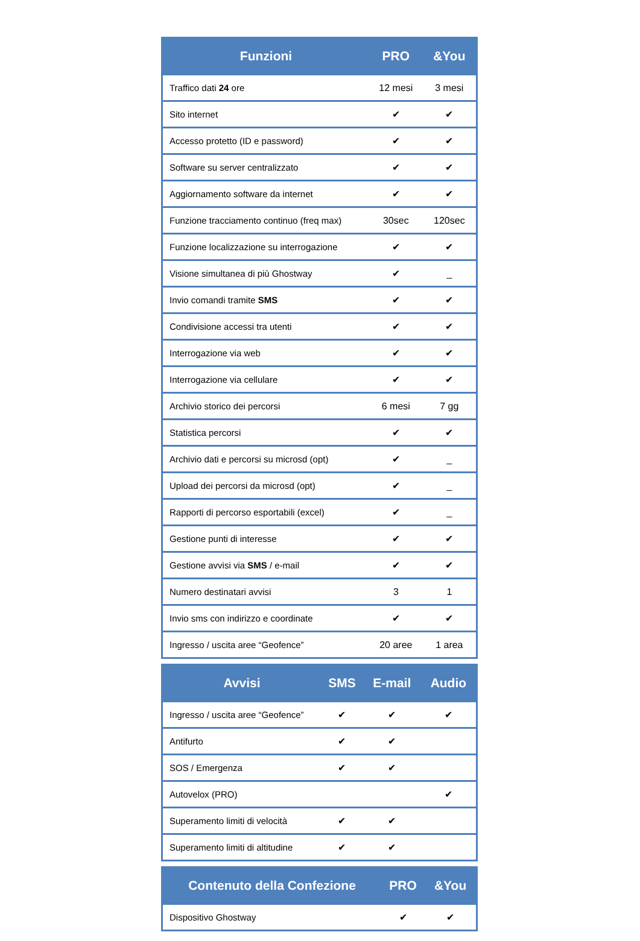| Funzioni | PRO | &You |
| --- | --- | --- |
| Traffico dati 24 ore | 12 mesi | 3 mesi |
| Sito internet | ✔ | ✔ |
| Accesso protetto (ID e password) | ✔ | ✔ |
| Software su server centralizzato | ✔ | ✔ |
| Aggiornamento software da internet | ✔ | ✔ |
| Funzione tracciamento continuo (freq max) | 30sec | 120sec |
| Funzione localizzazione su interrogazione | ✔ | ✔ |
| Visione simultanea di più Ghostway | ✔ | _ |
| Invio comandi tramite SMS | ✔ | ✔ |
| Condivisione accessi tra utenti | ✔ | ✔ |
| Interrogazione via web | ✔ | ✔ |
| Interrogazione via cellulare | ✔ | ✔ |
| Archivio storico dei percorsi | 6 mesi | 7 gg |
| Statistica percorsi | ✔ | ✔ |
| Archivio dati e percorsi su microsd (opt) | ✔ | _ |
| Upload dei percorsi da microsd (opt) | ✔ | _ |
| Rapporti di percorso esportabili (excel) | ✔ | _ |
| Gestione punti di interesse | ✔ | ✔ |
| Gestione avvisi via SMS / e-mail | ✔ | ✔ |
| Numero destinatari avvisi | 3 | 1 |
| Invio sms con indirizzo e coordinate | ✔ | ✔ |
| Ingresso / uscita aree “Geofence” | 20 aree | 1 area |
| Avvisi | SMS | E-mail | Audio |
| --- | --- | --- | --- |
| Ingresso / uscita aree “Geofence” | ✔ | ✔ | ✔ |
| Antifurto | ✔ | ✔ | |
| SOS / Emergenza | ✔ | ✔ | |
| Autovelox (PRO) | | | ✔ |
| Superamento limiti di velocità | ✔ | ✔ | |
| Superamento limiti di altitudine | ✔ | ✔ | |
| Contenuto della Confezione | PRO | &You |
| --- | --- | --- |
| Dispositivo Ghostway | ✔ | ✔ |